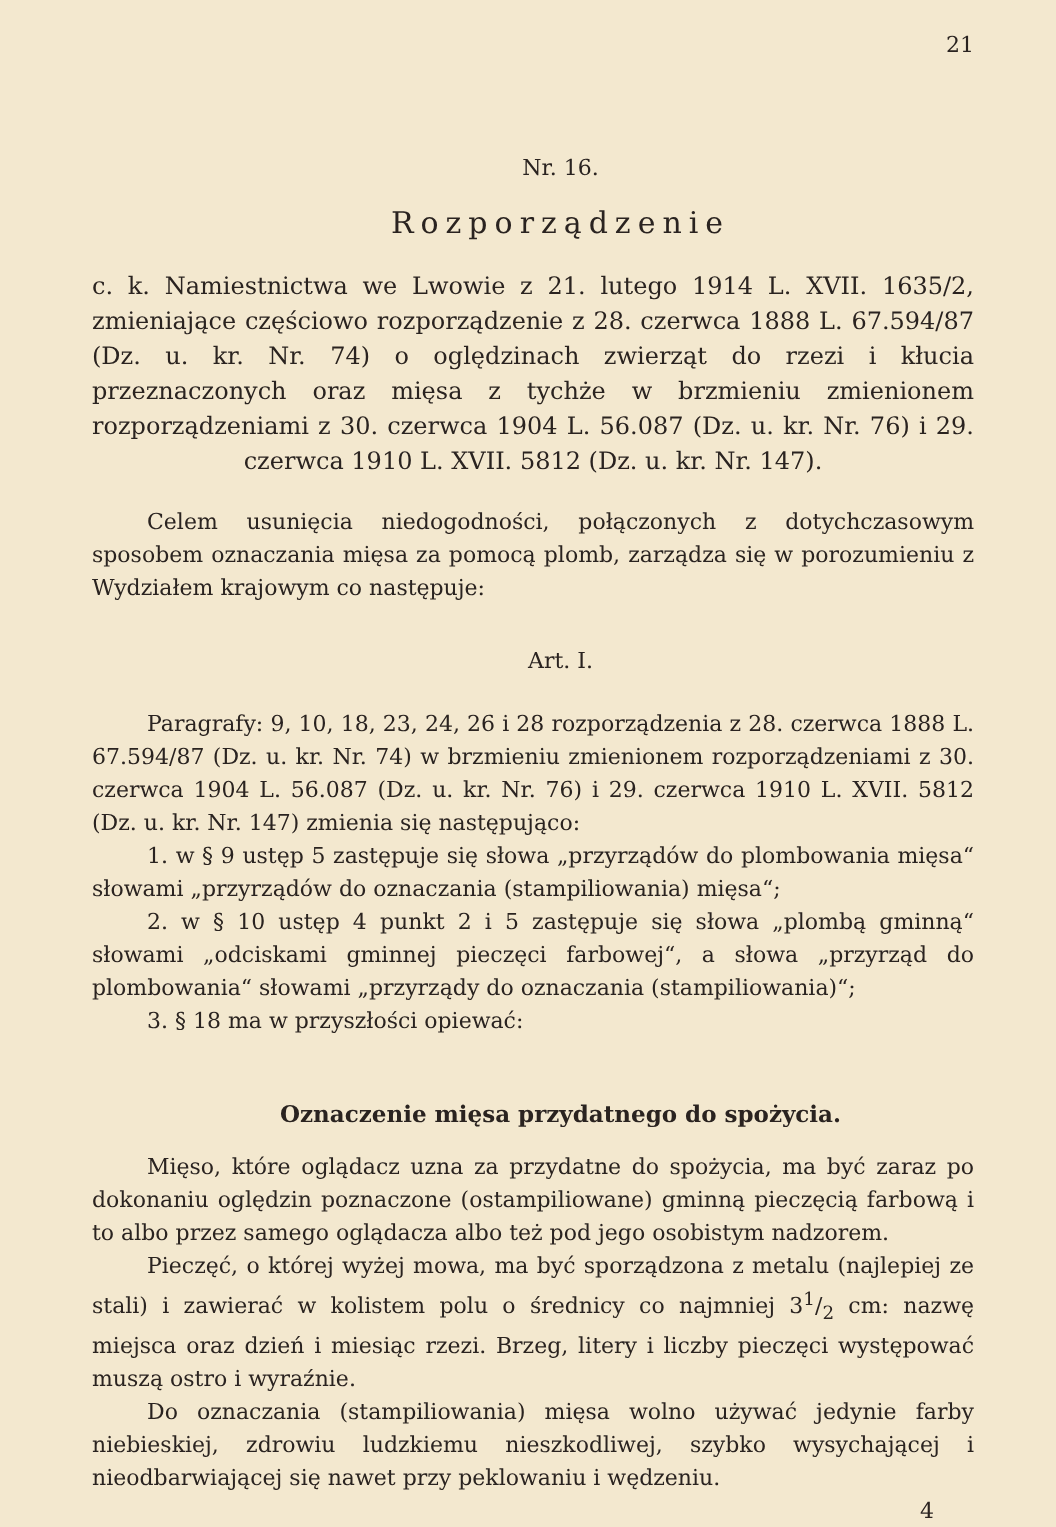21
Nr. 16.
Rozporządzenie
c. k. Namiestnictwa we Lwowie z 21. lutego 1914 L. XVII. 1635/2, zmieniające częściowo rozporządzenie z 28. czerwca 1888 L. 67.594/87 (Dz. u. kr. Nr. 74) o oględzinach zwierząt do rzezi i kłucia przeznaczonych oraz mięsa z tychże w brzmieniu zmienionem rozporządzeniami z 30. czerwca 1904 L. 56.087 (Dz. u. kr. Nr. 76) i 29. czerwca 1910 L. XVII. 5812 (Dz. u. kr. Nr. 147).
Celem usunięcia niedogodności, połączonych z dotychczasowym sposobem oznaczania mięsa za pomocą plomb, zarządza się w porozumieniu z Wydziałem krajowym co następuje:
Art. I.
Paragrafy: 9, 10, 18, 23, 24, 26 i 28 rozporządzenia z 28. czerwca 1888 L. 67.594/87 (Dz. u. kr. Nr. 74) w brzmieniu zmienionem rozporządzeniami z 30. czerwca 1904 L. 56.087 (Dz. u. kr. Nr. 76) i 29. czerwca 1910 L. XVII. 5812 (Dz. u. kr. Nr. 147) zmienia się następująco:
1. w § 9 ustęp 5 zastępuje się słowa „przyrządów do plombowania mięsa“ słowami „przyrządów do oznaczania (stampiliowania) mięsa“;
2. w § 10 ustęp 4 punkt 2 i 5 zastępuje się słowa „plombą gminną“ słowami „odciskami gminnej pieczęci farbowej“, a słowa „przyrząd do plombowania“ słowami „przyrządy do oznaczania (stampiliowania)“;
3. § 18 ma w przyszłości opiewać:
Oznaczenie mięsa przydatnego do spożycia.
Mięso, które oglądacz uzna za przydatne do spożycia, ma być zaraz po dokonaniu oględzin poznaczone (ostampiliowane) gminną pieczęcią farbową i to albo przez samego oglądacza albo też pod jego osobistym nadzorem.
Pieczęć, o której wyżej mowa, ma być sporządzona z metalu (najlepiej ze stali) i zawierać w kolistem polu o średnicy co najmniej 31/2 cm: nazwę miejsca oraz dzień i miesiąc rzezi. Brzeg, litery i liczby pieczęci występować muszą ostro i wyraźnie.
Do oznaczania (stampiliowania) mięsa wolno używać jedynie farby niebieskiej, zdrowiu ludzkiemu nieszkodliwej, szybko wysychającej i nieodbarwiającej się nawet przy peklowaniu i wędzeniu.
4